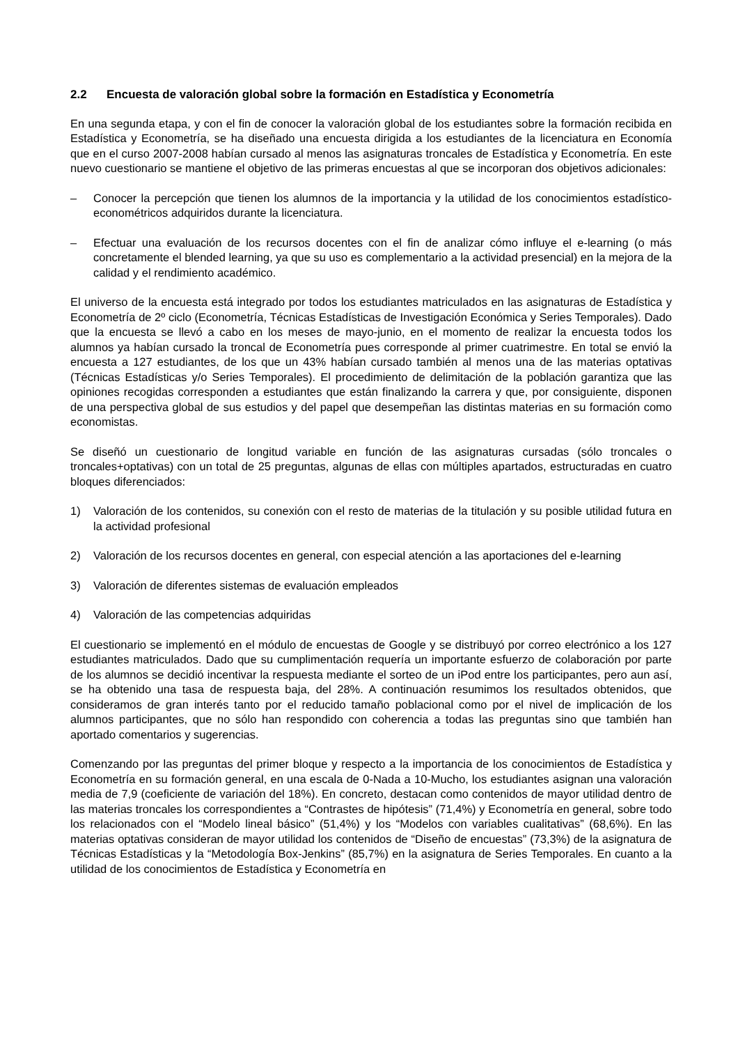2.2 Encuesta de valoración global sobre la formación en Estadística y Econometría
En una segunda etapa, y con el fin de conocer la valoración global de los estudiantes sobre la formación recibida en Estadística y Econometría, se ha diseñado una encuesta dirigida a los estudiantes de la licenciatura en Economía que en el curso 2007-2008 habían cursado al menos las asignaturas troncales de Estadística y Econometría. En este nuevo cuestionario se mantiene el objetivo de las primeras encuestas al que se incorporan dos objetivos adicionales:
– Conocer la percepción que tienen los alumnos de la importancia y la utilidad de los conocimientos estadístico-econométricos adquiridos durante la licenciatura.
– Efectuar una evaluación de los recursos docentes con el fin de analizar cómo influye el e-learning (o más concretamente el blended learning, ya que su uso es complementario a la actividad presencial) en la mejora de la calidad y el rendimiento académico.
El universo de la encuesta está integrado por todos los estudiantes matriculados en las asignaturas de Estadística y Econometría de 2º ciclo (Econometría, Técnicas Estadísticas de Investigación Económica y Series Temporales). Dado que la encuesta se llevó a cabo en los meses de mayo-junio, en el momento de realizar la encuesta todos los alumnos ya habían cursado la troncal de Econometría pues corresponde al primer cuatrimestre. En total se envió la encuesta a 127 estudiantes, de los que un 43% habían cursado también al menos una de las materias optativas (Técnicas Estadísticas y/o Series Temporales). El procedimiento de delimitación de la población garantiza que las opiniones recogidas corresponden a estudiantes que están finalizando la carrera y que, por consiguiente, disponen de una perspectiva global de sus estudios y del papel que desempeñan las distintas materias en su formación como economistas.
Se diseñó un cuestionario de longitud variable en función de las asignaturas cursadas (sólo troncales o troncales+optativas) con un total de 25 preguntas, algunas de ellas con múltiples apartados, estructuradas en cuatro bloques diferenciados:
1) Valoración de los contenidos, su conexión con el resto de materias de la titulación y su posible utilidad futura en la actividad profesional
2) Valoración de los recursos docentes en general, con especial atención a las aportaciones del e-learning
3) Valoración de diferentes sistemas de evaluación empleados
4) Valoración de las competencias adquiridas
El cuestionario se implementó en el módulo de encuestas de Google y se distribuyó por correo electrónico a los 127 estudiantes matriculados. Dado que su cumplimentación requería un importante esfuerzo de colaboración por parte de los alumnos se decidió incentivar la respuesta mediante el sorteo de un iPod entre los participantes, pero aun así, se ha obtenido una tasa de respuesta baja, del 28%. A continuación resumimos los resultados obtenidos, que consideramos de gran interés tanto por el reducido tamaño poblacional como por el nivel de implicación de los alumnos participantes, que no sólo han respondido con coherencia a todas las preguntas sino que también han aportado comentarios y sugerencias.
Comenzando por las preguntas del primer bloque y respecto a la importancia de los conocimientos de Estadística y Econometría en su formación general, en una escala de 0-Nada a 10-Mucho, los estudiantes asignan una valoración media de 7,9 (coeficiente de variación del 18%). En concreto, destacan como contenidos de mayor utilidad dentro de las materias troncales los correspondientes a “Contrastes de hipótesis” (71,4%) y Econometría en general, sobre todo los relacionados con el “Modelo lineal básico” (51,4%) y los “Modelos con variables cualitativas” (68,6%). En las materias optativas consideran de mayor utilidad los contenidos de “Diseño de encuestas” (73,3%) de la asignatura de Técnicas Estadísticas y la “Metodología Box-Jenkins” (85,7%) en la asignatura de Series Temporales. En cuanto a la utilidad de los conocimientos de Estadística y Econometría en